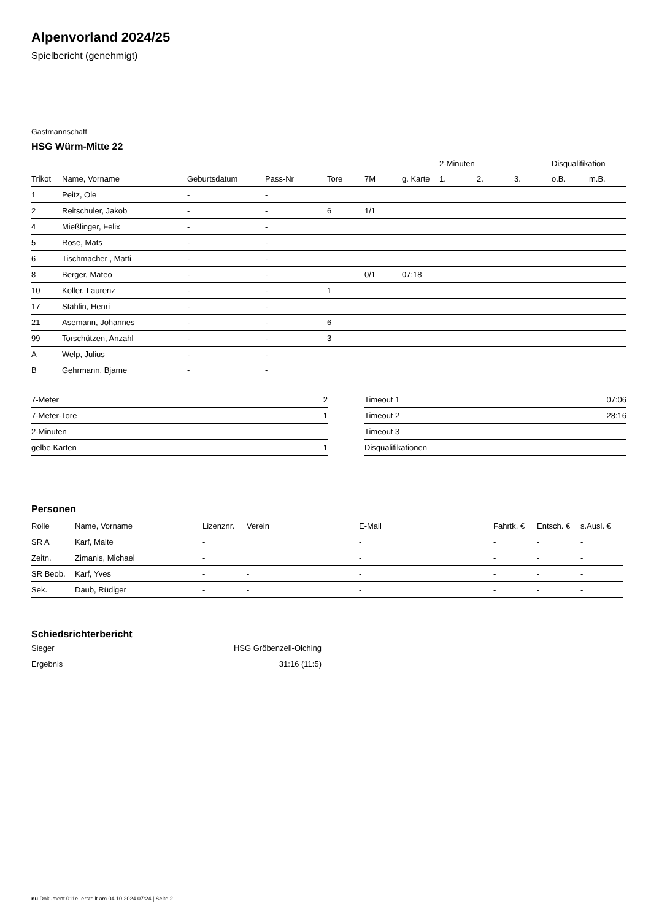Alpenvorland 2024/25
Spielbericht (genehmigt)
Gastmannschaft
HSG Würm-Mitte 22
| | | | | | | | 2-Minuten | | | Disqualifikation | |
| --- | --- | --- | --- | --- | --- | --- | --- | --- | --- | --- | --- |
| Trikot | Name, Vorname | Geburtsdatum | Pass-Nr | Tore | 7M | g. Karte | 1. | 2. | 3. | o.B. | m.B. |
| 1 | Peitz, Ole | - | - | | | | | | | | |
| 2 | Reitschuler, Jakob | - | - | 6 | 1/1 | | | | | | |
| 4 | Mießlinger, Felix | - | - | | | | | | | | |
| 5 | Rose, Mats | - | - | | | | | | | | |
| 6 | Tischmacher , Matti | - | - | | | | | | | | |
| 8 | Berger, Mateo | - | - | | 0/1 | 07:18 | | | | | |
| 10 | Koller, Laurenz | - | - | 1 | | | | | | | |
| 17 | Stählin, Henri | - | - | | | | | | | | |
| 21 | Asemann, Johannes | - | - | 6 | | | | | | | |
| 99 | Torschützen, Anzahl | - | - | 3 | | | | | | | |
| A | Welp, Julius | - | - | | | | | | | | |
| B | Gehrmann, Bjarne | - | - | | | | | | | | |
| 7-Meter | 2 |
| 7-Meter-Tore | 1 |
| 2-Minuten | |
| gelbe Karten | 1 |
| Timeout 1 | 07:06 |
| Timeout 2 | 28:16 |
| Timeout 3 | |
| Disqualifikationen | |
Personen
| Rolle | Name, Vorname | Lizenznr. | Verein | E-Mail | Fahrtk. € | Entsch. € | s.Ausl. € |
| --- | --- | --- | --- | --- | --- | --- | --- |
| SR A | Karf, Malte | - | | - | - | - | - |
| Zeitn. | Zimanis, Michael | - | | - | - | - | - |
| SR Beob. | Karf, Yves | - | - | - | - | - | - |
| Sek. | Daub, Rüdiger | - | - | - | - | - | - |
Schiedsrichterbericht
| Sieger | HSG Gröbenzell-Olching |
| Ergebnis | 31:16 (11:5) |
nu.Dokument 011e, erstellt am 04.10.2024 07:24 | Seite 2